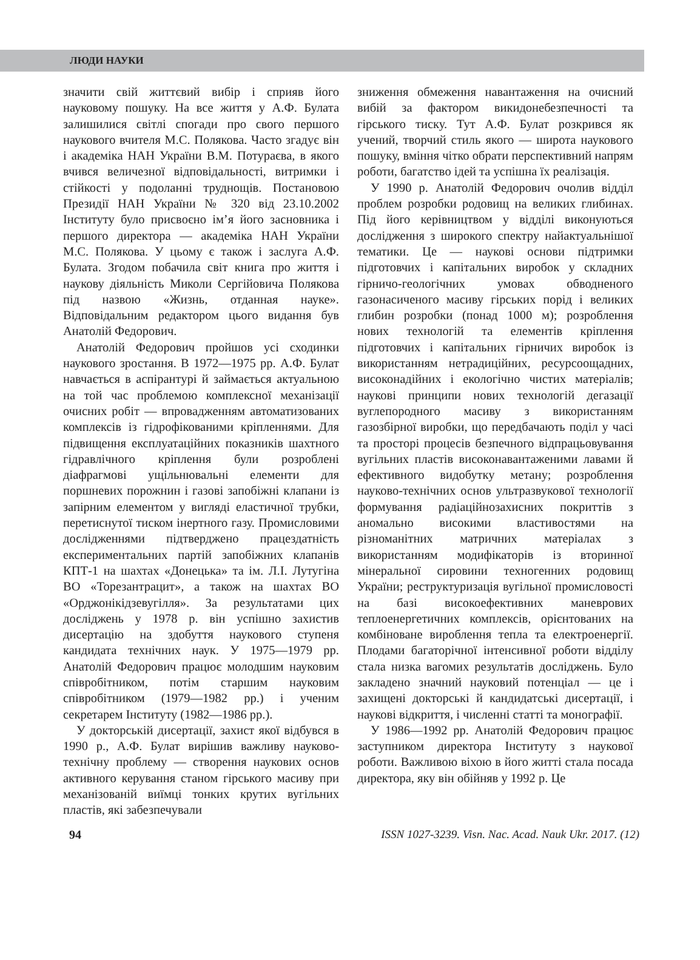ЛЮДИ НАУКИ
значити свій життєвий вибір і сприяв його науковому пошуку. На все життя у А.Ф. Булата залишилися світлі спогади про свого першого наукового вчителя М.С. Полякова. Часто згадує він і академіка НАН України В.М. Потураєва, в якого вчився величезної відповідальності, витримки і стійкості у подоланні труднощів. Постановою Президії НАН України № 320 від 23.10.2002 Інституту було присвоєно ім’я його засновника і першого директора — академіка НАН України М.С. Полякова. У цьому є також і заслуга А.Ф. Булата. Згодом побачила світ книга про життя і наукову діяльність Миколи Сергійовича Полякова під назвою «Жизнь, отданная науке». Відповідальним редактором цього видання був Анатолій Федорович.
Анатолій Федорович пройшов усі сходинки наукового зростання. В 1972—1975 рр. А.Ф. Булат навчається в аспірантурі й займається актуальною на той час проблемою комплексної механізації очисних робіт — впровадженням автоматизованих комплексів із гідрофікованими кріпленнями. Для підвищення експлуатаційних показників шахтного гідравлічного кріплення були розроблені діафрагмові ущільнювальні елементи для поршневих порожнин і газові запобіжні клапани із запірним елементом у вигляді еластичної трубки, перетиснутої тиском інертного газу. Промисловими дослідженнями підтверджено працездатність експериментальних партій запобіжних клапанів КПТ-1 на шахтах «Донецька» та ім. Л.І. Лутугіна ВО «Торезантрацит», а також на шахтах ВО «Орджонікідзевугілля». За результатами цих досліджень у 1978 р. він успішно захистив дисертацію на здобуття наукового ступеня кандидата технічних наук. У 1975—1979 рр. Анатолій Федорович працює молодшим науковим співробітником, потім старшим науковим співробітником (1979—1982 рр.) і ученим секретарем Інституту (1982—1986 рр.).
У докторській дисертації, захист якої відбувся в 1990 р., А.Ф. Булат вирішив важливу науково-технічну проблему — створення наукових основ активного керування станом гірського масиву при механізованій виїмці тонких крутих вугільних пластів, які забезпечували
зниження обмеження навантаження на очисний вибій за фактором викидонебезпечності та гірського тиску. Тут А.Ф. Булат розкрився як учений, творчий стиль якого — широта наукового пошуку, вміння чітко обрати перспективний напрям роботи, багатство ідей та успішна їх реалізація.
У 1990 р. Анатолій Федорович очолив відділ проблем розробки родовищ на великих глибинах. Під його керівництвом у відділі виконуються дослідження з широкого спектру найактуальнішої тематики. Це — наукові основи підтримки підготовчих і капітальних виробок у складних гірничо-геологічних умовах обводненого газонасиченого масиву гірських порід і великих глибин розробки (понад 1000 м); розроблення нових технологій та елементів кріплення підготовчих і капітальних гірничих виробок із використанням нетрадиційних, ресурсоощадних, високонадійних і екологічно чистих матеріалів; наукові принципи нових технологій дегазації вуглепородного масиву з використанням газозбірної виробки, що передбачають поділ у часі та просторі процесів безпечного відпрацьовування вугільних пластів високонавантаженими лавами й ефективного видобутку метану; розроблення науково-технічних основ ультразвукової технології формування радіаційнозахисних покриттів з аномально високими властивостями на різноманітних матричних матеріалах з використанням модифікаторів із вторинної мінеральної сировини техногенних родовищ України; реструктуризація вугільної промисловості на базі високоефективних маневрових теплоенергетичних комплексів, орієнтованих на комбіноване вироблення тепла та електроенергії. Плодами багаторічної інтенсивної роботи відділу стала низка вагомих результатів досліджень. Було закладено значний науковий потенціал — це і захищені докторські й кандидатські дисертації, і наукові відкриття, і численні статті та монографії.
У 1986—1992 рр. Анатолій Федорович працює заступником директора Інституту з наукової роботи. Важливою віхою в його житті стала посада директора, яку він обійняв у 1992 р. Це
94 ISSN 1027-3239. Visn. Nac. Acad. Nauk Ukr. 2017. (12)